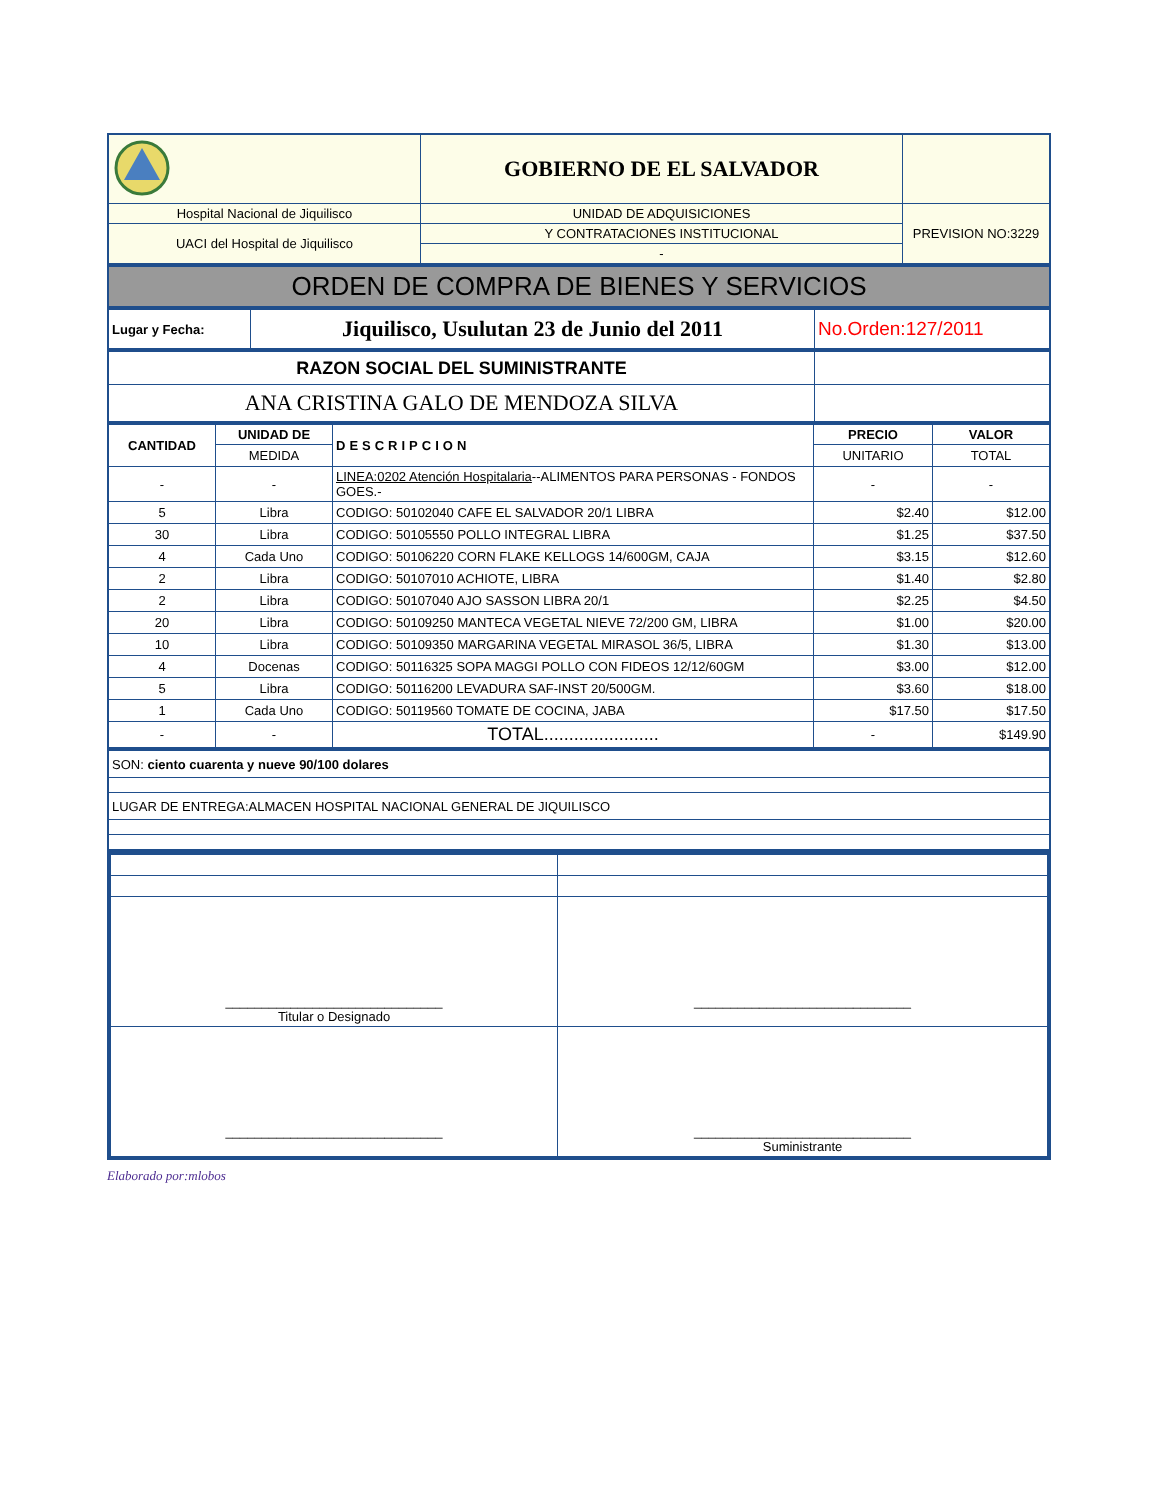| | GOBIERNO DE EL SALVADOR | |
| Hospital Nacional de Jiquilisco | UNIDAD DE ADQUISICIONES | PREVISION NO:3229 |
| UACI del Hospital de Jiquilisco | Y CONTRATACIONES INSTITUCIONAL | |
| | - | |
ORDEN DE COMPRA DE BIENES Y SERVICIOS
| Lugar y Fecha: | Jiquilisco, Usulutan 23 de Junio del 2011 | No.Orden:127/2011 |
| RAZON SOCIAL DEL SUMINISTRANTE | |
| ANA CRISTINA GALO DE MENDOZA SILVA | |
| CANTIDAD | UNIDAD DE | DESCRIPCION | PRECIO | VALOR |
| --- | --- | --- | --- | --- |
| | MEDIDA | | UNITARIO | TOTAL |
| - | - | LINEA:0202 Atención Hospitalaria --ALIMENTOS PARA PERSONAS - FONDOS GOES.- | - | - |
| 5 | Libra | CODIGO: 50102040 CAFE EL SALVADOR 20/1 LIBRA | $2.40 | $12.00 |
| 30 | Libra | CODIGO: 50105550 POLLO INTEGRAL LIBRA | $1.25 | $37.50 |
| 4 | Cada Uno | CODIGO: 50106220 CORN FLAKE KELLOGS 14/600GM, CAJA | $3.15 | $12.60 |
| 2 | Libra | CODIGO: 50107010 ACHIOTE, LIBRA | $1.40 | $2.80 |
| 2 | Libra | CODIGO: 50107040 AJO SASSON LIBRA 20/1 | $2.25 | $4.50 |
| 20 | Libra | CODIGO: 50109250 MANTECA VEGETAL NIEVE 72/200 GM, LIBRA | $1.00 | $20.00 |
| 10 | Libra | CODIGO: 50109350 MARGARINA VEGETAL MIRASOL 36/5, LIBRA | $1.30 | $13.00 |
| 4 | Docenas | CODIGO: 50116325 SOPA MAGGI POLLO CON FIDEOS 12/12/60GM | $3.00 | $12.00 |
| 5 | Libra | CODIGO: 50116200 LEVADURA SAF-INST 20/500GM. | $3.60 | $18.00 |
| 1 | Cada Uno | CODIGO: 50119560 TOMATE DE COCINA, JABA | $17.50 | $17.50 |
| - | - | TOTAL....................... | - | $149.90 |
| SON: ciento cuarenta y nueve 90/100 dolares |
| LUGAR DE ENTREGA:ALMACEN HOSPITAL NACIONAL GENERAL DE JIQUILISCO |
| ______________________________ Titular o Designado | ______________________________ |
| ______________________________ | ______________________________ Suministrante |
Elaborado por:mlobos